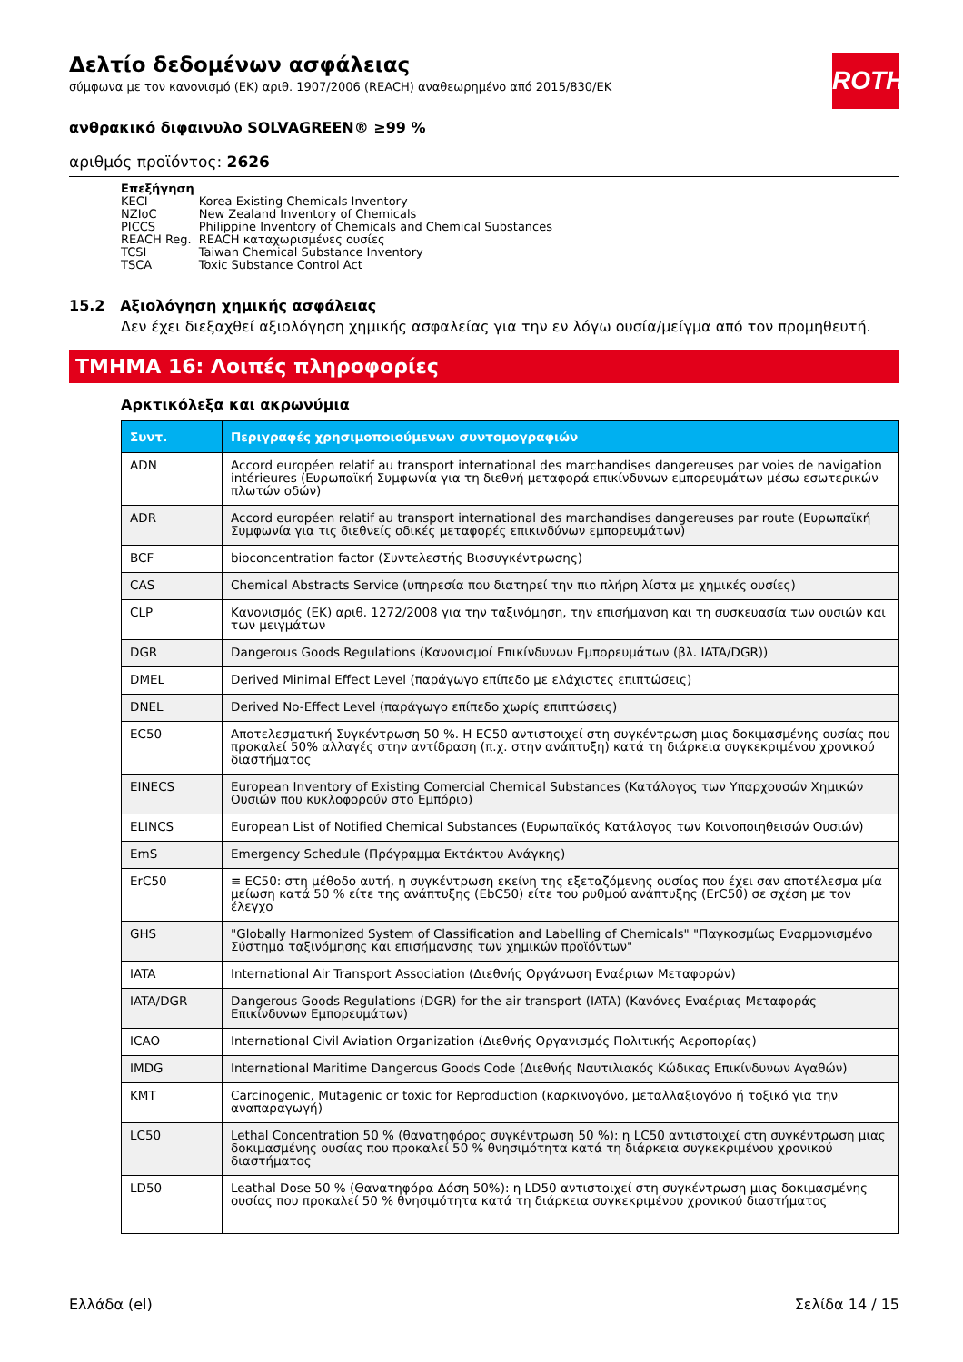Δελτίο δεδομένων ασφάλειας
σύμφωνα με τον κανονισμό (ΕΚ) αριθ. 1907/2006 (REACH) αναθεωρημένο από 2015/830/ΕΚ
ROTH
ανθρακικό διφαινυλο SOLVAGREEN® ≥99 %
αριθμός προϊόντος: 2626
Επεξήγηση
| KECI | Korea Existing Chemicals Inventory |
| NZIoC | New Zealand Inventory of Chemicals |
| PICCS | Philippine Inventory of Chemicals and Chemical Substances |
| REACH Reg. | REACH καταχωρισμένες ουσίες |
| TCSI | Taiwan Chemical Substance Inventory |
| TSCA | Toxic Substance Control Act |
15.2 Αξιολόγηση χημικής ασφάλειας
Δεν έχει διεξαχθεί αξιολόγηση χημικής ασφαλείας για την εν λόγω ουσία/μείγμα από τον προμηθευτή.
ΤΜΗΜΑ 16: Λοιπές πληροφορίες
Αρκτικόλεξα και ακρωνύμια
| Συντ. | Περιγραφές χρησιμοποιούμενων συντομογραφιών |
| --- | --- |
| ADN | Accord européen relatif au transport international des marchandises dangereuses par voies de navigation intérieures (Ευρωπαϊκή Συμφωνία για τη διεθνή μεταφορά επικίνδυνων εμπορευμάτων μέσω εσωτερικών πλωτών οδών) |
| ADR | Accord européen relatif au transport international des marchandises dangereuses par route (Ευρωπαϊκή Συμφωνία για τις διεθνείς οδικές μεταφορές επικινδύνων εμπορευμάτων) |
| BCF | bioconcentration factor (Συντελεστής Βιοσυγκέντρωσης) |
| CAS | Chemical Abstracts Service (υπηρεσία που διατηρεί την πιο πλήρη λίστα με χημικές ουσίες) |
| CLP | Κανονισμός (ΕΚ) αριθ. 1272/2008 για την ταξινόμηση, την επισήμανση και τη συσκευασία των ουσιών και των μειγμάτων |
| DGR | Dangerous Goods Regulations (Κανονισμοί Επικίνδυνων Εμπορευμάτων (βλ. IATA/DGR)) |
| DMEL | Derived Minimal Effect Level (παράγωγο επίπεδο με ελάχιστες επιπτώσεις) |
| DNEL | Derived No-Effect Level (παράγωγο επίπεδο χωρίς επιπτώσεις) |
| EC50 | Αποτελεσματική Συγκέντρωση 50 %. Η EC50 αντιστοιχεί στη συγκέντρωση μιας δοκιμασμένης ουσίας που προκαλεί 50% αλλαγές στην αντίδραση (π.χ. στην ανάπτυξη) κατά τη διάρκεια συγκεκριμένου χρονικού διαστήματος |
| EINECS | European Inventory of Existing Comercial Chemical Substances (Κατάλογος των Υπαρχουσών Χημικών Ουσιών που κυκλοφορούν στο Εμπόριο) |
| ELINCS | European List of Notified Chemical Substances (Ευρωπαϊκός Κατάλογος των Κοινοποιηθεισών Ουσιών) |
| EmS | Emergency Schedule (Πρόγραμμα Εκτάκτου Ανάγκης) |
| ErC50 | ≡ EC50: στη μέθοδο αυτή, η συγκέντρωση εκείνη της εξεταζόμενης ουσίας που έχει σαν αποτέλεσμα μία μείωση κατά 50 % είτε της ανάπτυξης (EbC50) είτε του ρυθμού ανάπτυξης (ErC50) σε σχέση με τον έλεγχο |
| GHS | "Globally Harmonized System of Classification and Labelling of Chemicals" "Παγκοσμίως Εναρμονισμένο Σύστημα ταξινόμησης και επισήμανσης των χημικών προϊόντων" |
| IATA | International Air Transport Association (Διεθνής Οργάνωση Εναέριων Μεταφορών) |
| IATA/DGR | Dangerous Goods Regulations (DGR) for the air transport (IATA) (Κανόνες Εναέριας Μεταφοράς Επικίνδυνων Εμπορευμάτων) |
| ICAO | International Civil Aviation Organization (Διεθνής Οργανισμός Πολιτικής Αεροπορίας) |
| IMDG | International Maritime Dangerous Goods Code (Διεθνής Ναυτιλιακός Κώδικας Επικίνδυνων Αγαθών) |
| KMT | Carcinogenic, Mutagenic or toxic for Reproduction (καρκινογόνο, μεταλλαξιογόνο ή τοξικό για την αναπαραγωγή) |
| LC50 | Lethal Concentration 50 % (θανατηφόρος συγκέντρωση 50 %): η LC50 αντιστοιχεί στη συγκέντρωση μιας δοκιμασμένης ουσίας που προκαλεί 50 % θνησιμότητα κατά τη διάρκεια συγκεκριμένου χρονικού διαστήματος |
| LD50 | Leathal Dose 50 % (Θανατηφόρα Δόση 50%): η LD50 αντιστοιχεί στη συγκέντρωση μιας δοκιμασμένης ουσίας που προκαλεί 50 % θνησιμότητα κατά τη διάρκεια συγκεκριμένου χρονικού διαστήματος |
Ελλάδα (el) Σελίδα 14 / 15